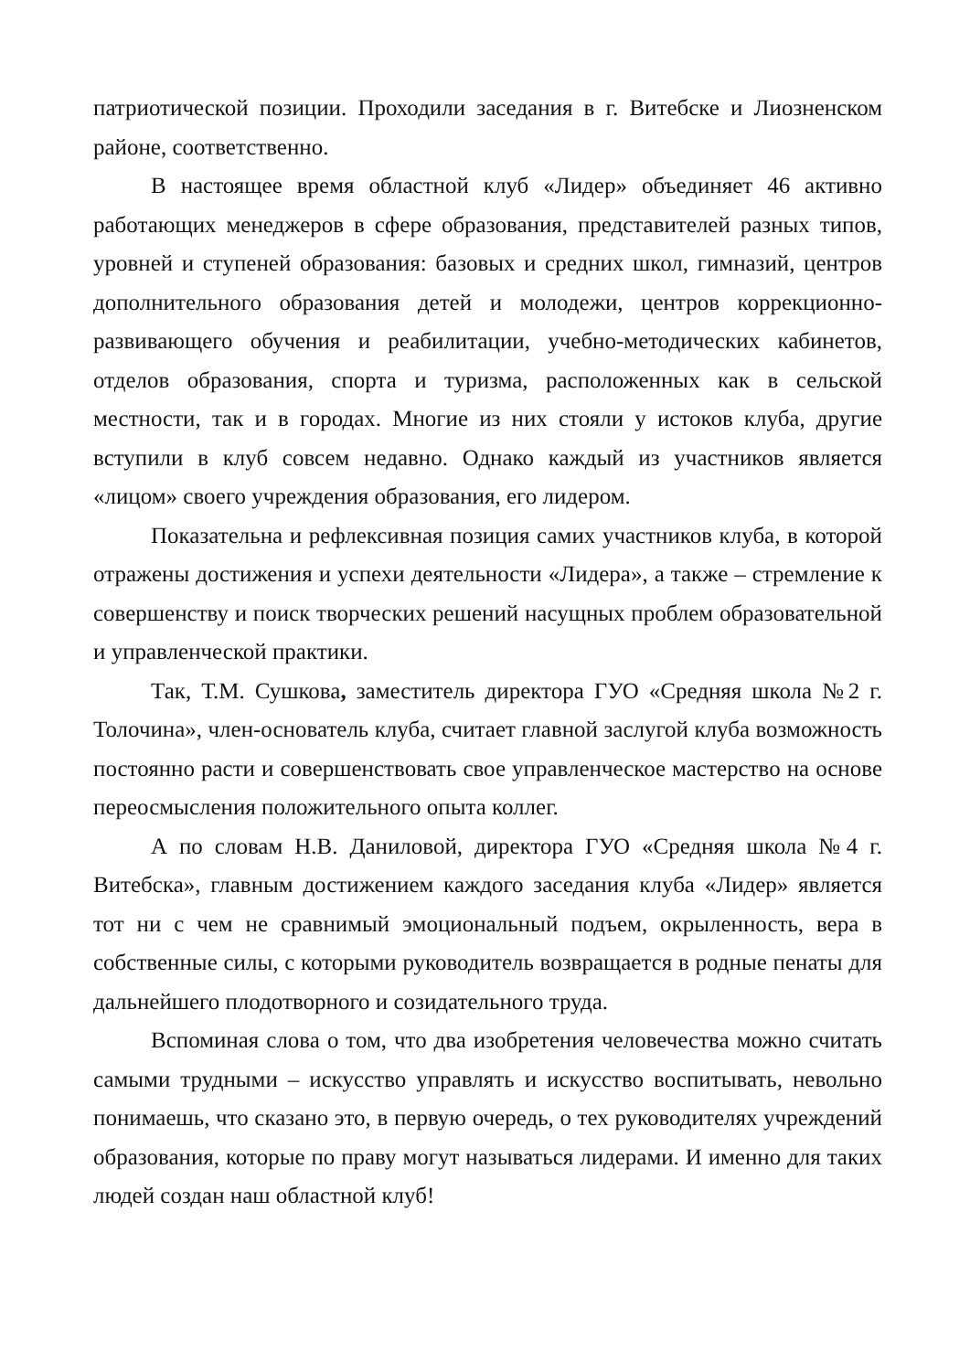патриотической позиции. Проходили заседания в г. Витебске и Лиозненском районе, соответственно.
В настоящее время областной клуб «Лидер» объединяет 46 активно работающих менеджеров в сфере образования, представителей разных типов, уровней и ступеней образования: базовых и средних школ, гимназий, центров дополнительного образования детей и молодежи, центров коррекционно-развивающего обучения и реабилитации, учебно-методических кабинетов, отделов образования, спорта и туризма, расположенных как в сельской местности, так и в городах. Многие из них стояли у истоков клуба, другие вступили в клуб совсем недавно. Однако каждый из участников является «лицом» своего учреждения образования, его лидером.
Показательна и рефлексивная позиция самих участников клуба, в которой отражены достижения и успехи деятельности «Лидера», а также – стремление к совершенству и поиск творческих решений насущных проблем образовательной и управленческой практики.
Так, Т.М. Сушкова, заместитель директора ГУО «Средняя школа №2 г. Толочина», член-основатель клуба, считает главной заслугой клуба возможность постоянно расти и совершенствовать свое управленческое мастерство на основе переосмысления положительного опыта коллег.
А по словам Н.В. Даниловой, директора ГУО «Средняя школа №4 г. Витебска», главным достижением каждого заседания клуба «Лидер» является тот ни с чем не сравнимый эмоциональный подъем, окрыленность, вера в собственные силы, с которыми руководитель возвращается в родные пенаты для дальнейшего плодотворного и созидательного труда.
Вспоминая слова о том, что два изобретения человечества можно считать самыми трудными – искусство управлять и искусство воспитывать, невольно понимаешь, что сказано это, в первую очередь, о тех руководителях учреждений образования, которые по праву могут называться лидерами. И именно для таких людей создан наш областной клуб!